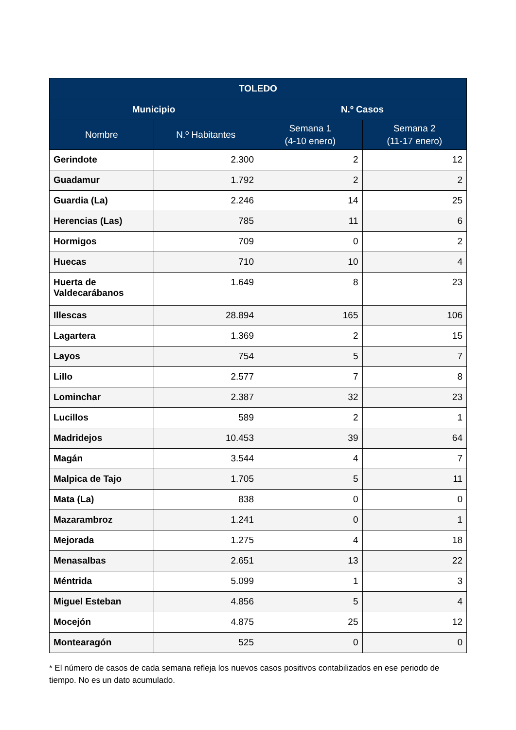| TOLEDO | | | |
| --- | --- | --- | --- |
| Municipio | | N.º Casos | |
| Nombre | N.º Habitantes | Semana 1 (4-10 enero) | Semana 2 (11-17 enero) |
| Gerindote | 2.300 | 2 | 12 |
| Guadamur | 1.792 | 2 | 2 |
| Guardia (La) | 2.246 | 14 | 25 |
| Herencias (Las) | 785 | 11 | 6 |
| Hormigos | 709 | 0 | 2 |
| Huecas | 710 | 10 | 4 |
| Huerta de Valdecarábanos | 1.649 | 8 | 23 |
| Illescas | 28.894 | 165 | 106 |
| Lagartera | 1.369 | 2 | 15 |
| Layos | 754 | 5 | 7 |
| Lillo | 2.577 | 7 | 8 |
| Lominchar | 2.387 | 32 | 23 |
| Lucillos | 589 | 2 | 1 |
| Madridejos | 10.453 | 39 | 64 |
| Magán | 3.544 | 4 | 7 |
| Malpica de Tajo | 1.705 | 5 | 11 |
| Mata (La) | 838 | 0 | 0 |
| Mazarambroz | 1.241 | 0 | 1 |
| Mejorada | 1.275 | 4 | 18 |
| Menasalbas | 2.651 | 13 | 22 |
| Méntrida | 5.099 | 1 | 3 |
| Miguel Esteban | 4.856 | 5 | 4 |
| Mocejón | 4.875 | 25 | 12 |
| Montearagón | 525 | 0 | 0 |
* El número de casos de cada semana refleja los nuevos casos positivos contabilizados en ese periodo de tiempo. No es un dato acumulado.